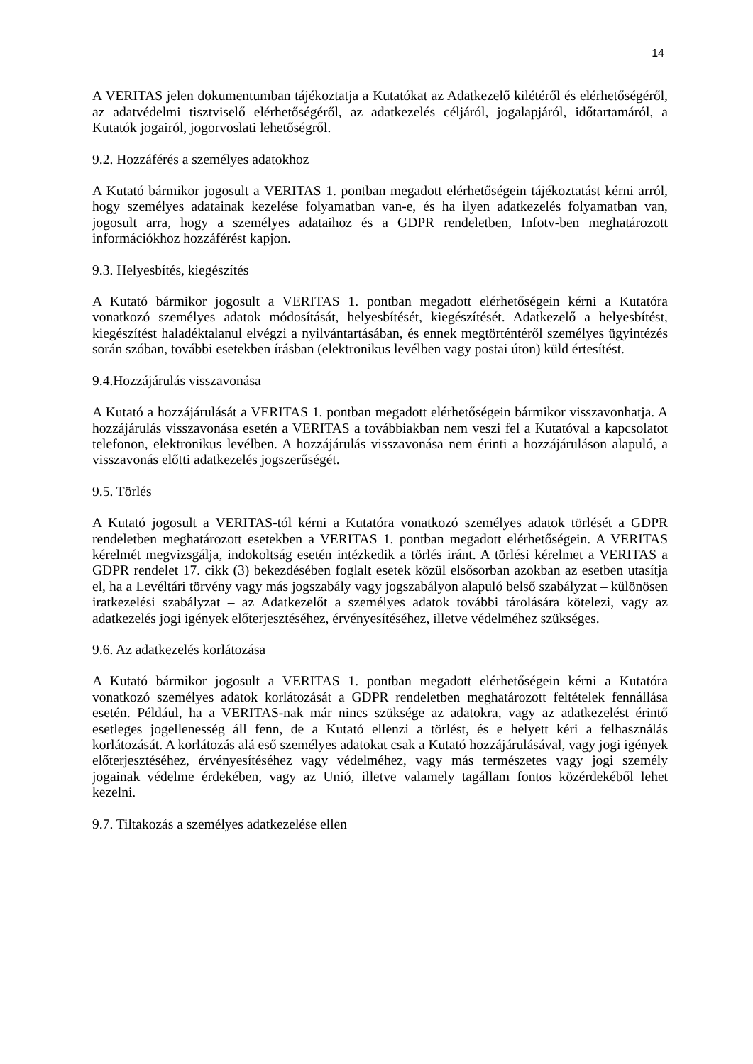14
A VERITAS jelen dokumentumban tájékoztatja a Kutatókat az Adatkezelő kilétéről és elérhetőségéről, az adatvédelmi tisztviselő elérhetőségéről, az adatkezelés céljáról, jogalapjáról, időtartamáról, a Kutatók jogairól, jogorvoslati lehetőségről.
9.2. Hozzáférés a személyes adatokhoz
A Kutató bármikor jogosult a VERITAS 1. pontban megadott elérhetőségein tájékoztatást kérni arról, hogy személyes adatainak kezelése folyamatban van-e, és ha ilyen adatkezelés folyamatban van, jogosult arra, hogy a személyes adataihoz és a GDPR rendeletben, Infotv-ben meghatározott információkhoz hozzáférést kapjon.
9.3. Helyesbítés, kiegészítés
A Kutató bármikor jogosult a VERITAS 1. pontban megadott elérhetőségein kérni a Kutatóra vonatkozó személyes adatok módosítását, helyesbítését, kiegészítését. Adatkezelő a helyesbítést, kiegészítést haladéktalanul elvégzi a nyilvántartásában, és ennek megtörténtéről személyes ügyintézés során szóban, további esetekben írásban (elektronikus levélben vagy postai úton) küld értesítést.
9.4.Hozzájárulás visszavonása
A Kutató a hozzájárulását a VERITAS 1. pontban megadott elérhetőségein bármikor visszavonhatja. A hozzájárulás visszavonása esetén a VERITAS a továbbiakban nem veszi fel a Kutatóval a kapcsolatot telefonon, elektronikus levélben. A hozzájárulás visszavonása nem érinti a hozzájáruláson alapuló, a visszavonás előtti adatkezelés jogszerűségét.
9.5. Törlés
A Kutató jogosult a VERITAS-tól kérni a Kutatóra vonatkozó személyes adatok törlését a GDPR rendeletben meghatározott esetekben a VERITAS 1. pontban megadott elérhetőségein. A VERITAS kérelmét megvizsgálja, indokoltság esetén intézkedik a törlés iránt. A törlési kérelmet a VERITAS a GDPR rendelet 17. cikk (3) bekezdésében foglalt esetek közül elsősorban azokban az esetben utasítja el, ha a Levéltári törvény vagy más jogszabály vagy jogszabályon alapuló belső szabályzat – különösen iratkezelési szabályzat – az Adatkezelőt a személyes adatok további tárolására kötelezi, vagy az adatkezelés jogi igények előterjesztéséhez, érvényesítéséhez, illetve védelméhez szükséges.
9.6. Az adatkezelés korlátozása
A Kutató bármikor jogosult a VERITAS 1. pontban megadott elérhetőségein kérni a Kutatóra vonatkozó személyes adatok korlátozását a GDPR rendeletben meghatározott feltételek fennállása esetén. Például, ha a VERITAS-nak már nincs szüksége az adatokra, vagy az adatkezelést érintő esetleges jogellenesség áll fenn, de a Kutató ellenzi a törlést, és e helyett kéri a felhasználás korlátozását. A korlátozás alá eső személyes adatokat csak a Kutató hozzájárulásával, vagy jogi igények előterjesztéséhez, érvényesítéséhez vagy védelméhez, vagy más természetes vagy jogi személy jogainak védelme érdekében, vagy az Unió, illetve valamely tagállam fontos közérdekéből lehet kezelni.
9.7. Tiltakozás a személyes adatkezelése ellen